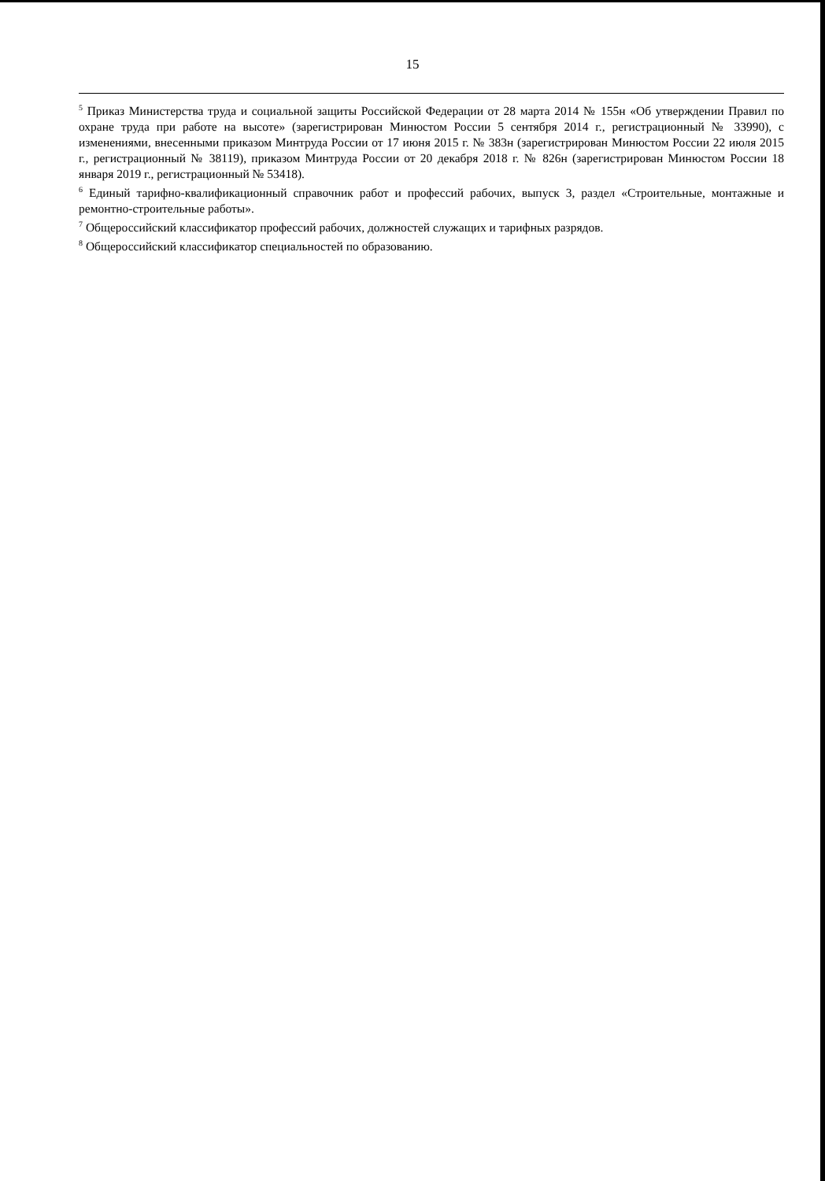15
<sup>5</sup> Приказ Министерства труда и социальной защиты Российской Федерации от 28 марта 2014 № 155н «Об утверждении Правил по охране труда при работе на высоте» (зарегистрирован Минюстом России 5 сентября 2014 г., регистрационный № 33990), с изменениями, внесенными приказом Минтруда России от 17 июня 2015 г. № 383н (зарегистрирован Минюстом России 22 июля 2015 г., регистрационный № 38119), приказом Минтруда России от 20 декабря 2018 г. № 826н (зарегистрирован Минюстом России 18 января 2019 г., регистрационный № 53418).
<sup>6</sup> Единый тарифно-квалификационный справочник работ и профессий рабочих, выпуск 3, раздел «Строительные, монтажные и ремонтно-строительные работы».
<sup>7</sup> Общероссийский классификатор профессий рабочих, должностей служащих и тарифных разрядов.
<sup>8</sup> Общероссийский классификатор специальностей по образованию.